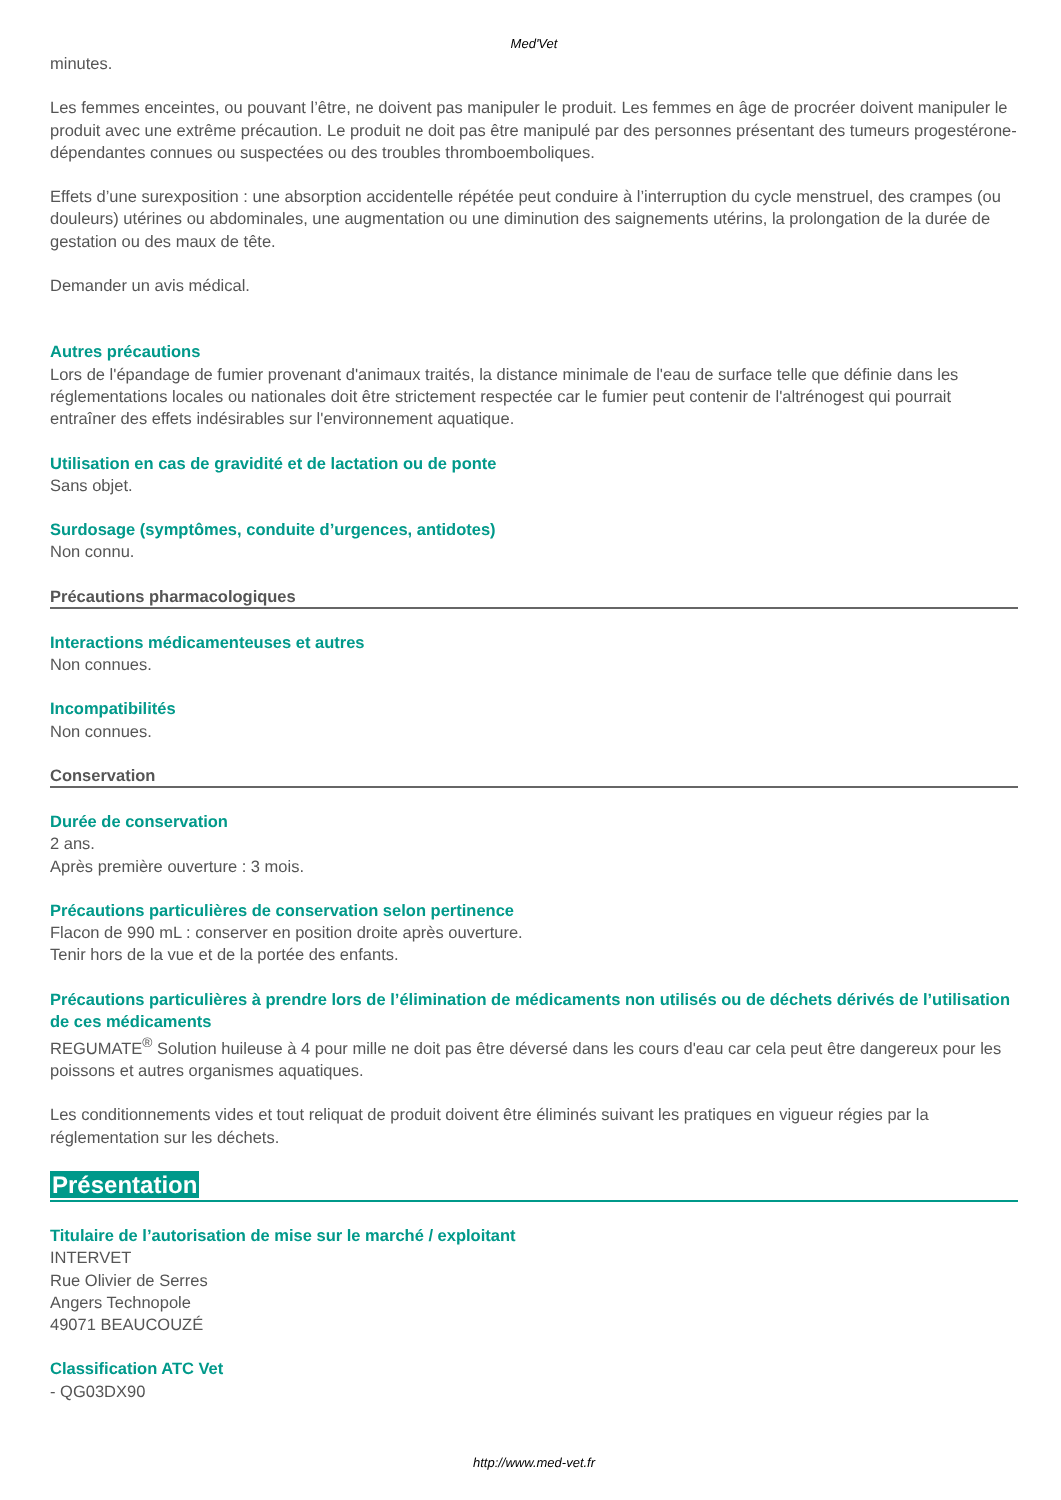Med'Vet
minutes.
Les femmes enceintes, ou pouvant l’être, ne doivent pas manipuler le produit. Les femmes en âge de procréer doivent manipuler le produit avec une extrême précaution. Le produit ne doit pas être manipulé par des personnes présentant des tumeurs progestérone-dépendantes connues ou suspectées ou des troubles thromboemboliques.
Effets d’une surexposition : une absorption accidentelle répétée peut conduire à l’interruption du cycle menstruel, des crampes (ou douleurs) utérines ou abdominales, une augmentation ou une diminution des saignements utérins, la prolongation de la durée de gestation ou des maux de tête.
Demander un avis médical.
Autres précautions
Lors de l'épandage de fumier provenant d'animaux traités, la distance minimale de l'eau de surface telle que définie dans les réglementations locales ou nationales doit être strictement respectée car le fumier peut contenir de l'altrénogest qui pourrait entraîner des effets indésirables sur l'environnement aquatique.
Utilisation en cas de gravidité et de lactation ou de ponte
Sans objet.
Surdosage (symptômes, conduite d’urgences, antidotes)
Non connu.
Précautions pharmacologiques
Interactions médicamenteuses et autres
Non connues.
Incompatibilités
Non connues.
Conservation
Durée de conservation
2 ans.
Après première ouverture : 3 mois.
Précautions particulières de conservation selon pertinence
Flacon de 990 mL : conserver en position droite après ouverture.
Tenir hors de la vue et de la portée des enfants.
Précautions particulières à prendre lors de l’élimination de médicaments non utilisés ou de déchets dérivés de l’utilisation de ces médicaments
REGUMATE<sup>®</sup> Solution huileuse à 4 pour mille ne doit pas être déversé dans les cours d'eau car cela peut être dangereux pour les poissons et autres organismes aquatiques.
Les conditionnements vides et tout reliquat de produit doivent être éliminés suivant les pratiques en vigueur régies par la réglementation sur les déchets.
Présentation
Titulaire de l’autorisation de mise sur le marché / exploitant
INTERVET
Rue Olivier de Serres
Angers Technopole
49071 BEAUCOUZÉ
Classification ATC Vet
- QG03DX90
http://www.med-vet.fr